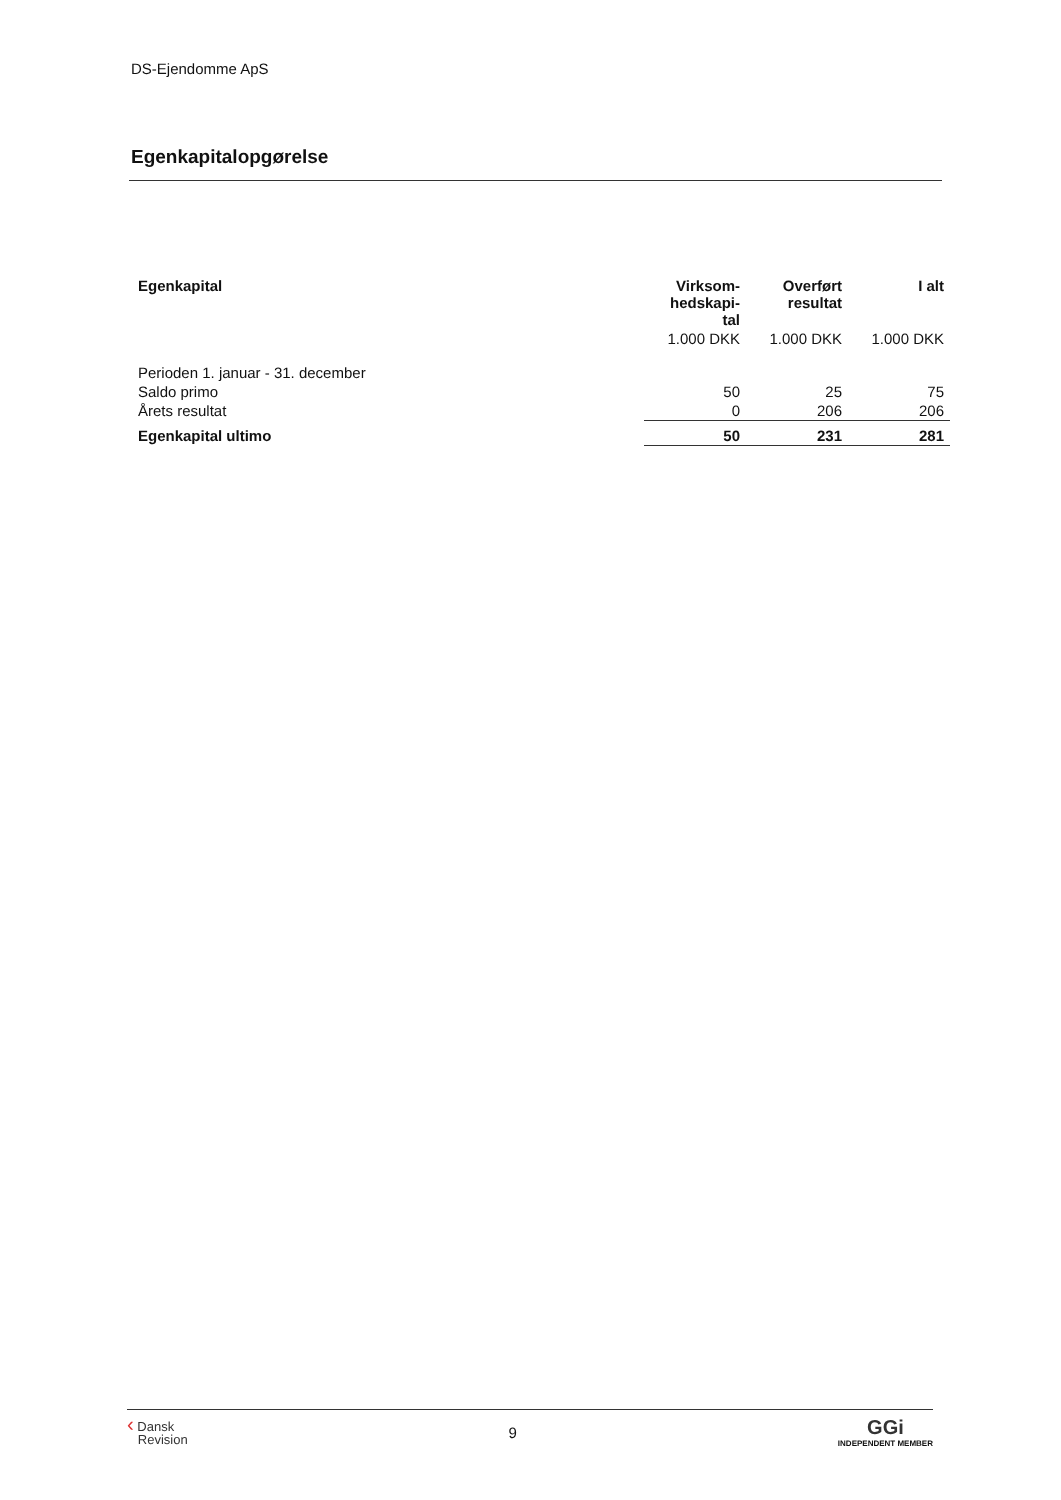DS-Ejendomme ApS
Egenkapitalopgørelse
| Egenkapital | Virksom- hedskapi- tal | Overført resultat | I alt |
| --- | --- | --- | --- |
| | 1.000 DKK | 1.000 DKK | 1.000 DKK |
| Perioden 1. januar - 31. december | | | |
| Saldo primo | 50 | 25 | 75 |
| Årets resultat | 0 | 206 | 206 |
| Egenkapital ultimo | 50 | 231 | 281 |
‹ Dansk
Revision
9
GGi
INDEPENDENT MEMBER